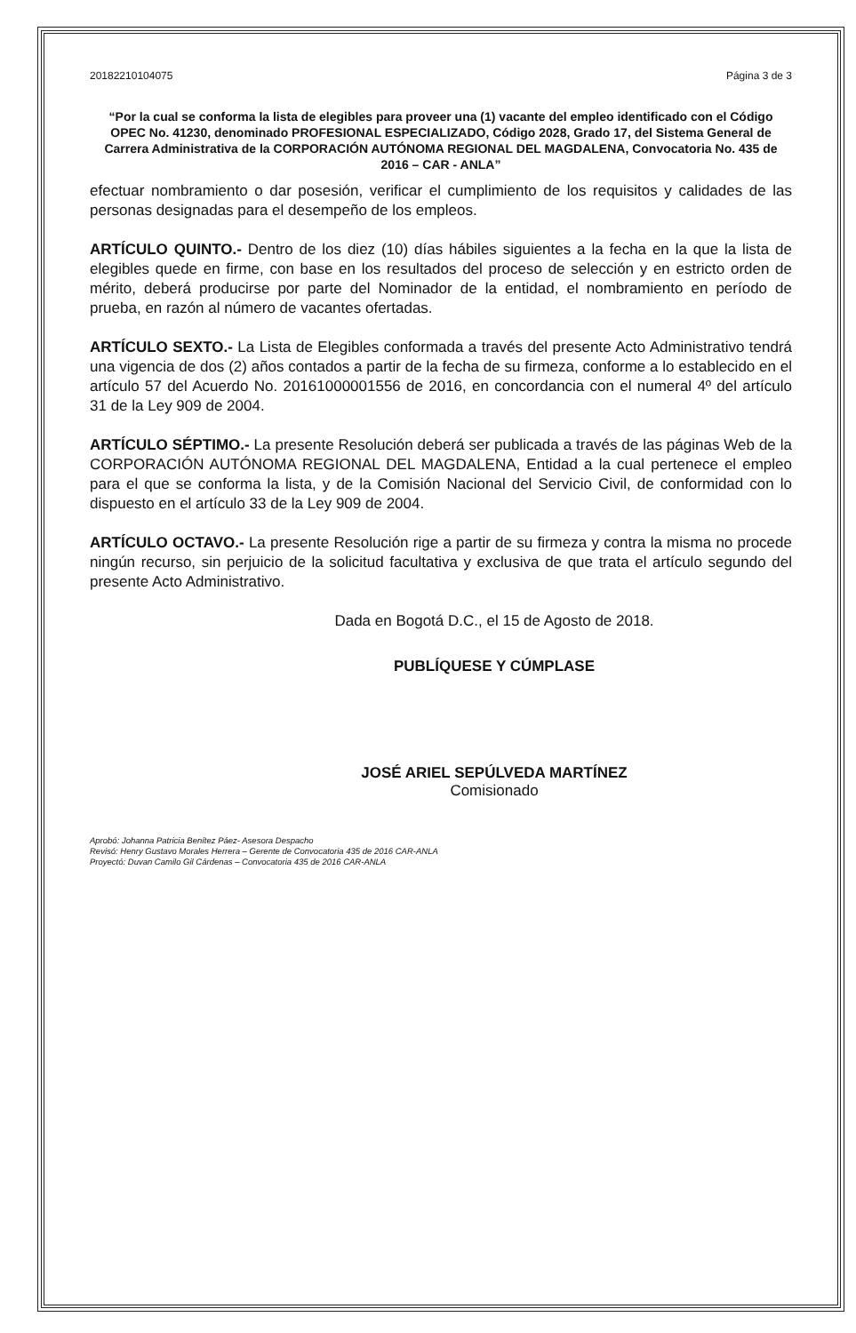20182210104075 Página 3 de 3
“Por la cual se conforma la lista de elegibles para proveer una (1) vacante del empleo identificado con el Código OPEC No. 41230, denominado PROFESIONAL ESPECIALIZADO, Código 2028, Grado 17, del Sistema General de Carrera Administrativa de la CORPORACIÓN AUTÓNOMA REGIONAL DEL MAGDALENA, Convocatoria No. 435 de 2016 – CAR - ANLA”
efectuar nombramiento o dar posesión, verificar el cumplimiento de los requisitos y calidades de las personas designadas para el desempeño de los empleos.
ARTÍCULO QUINTO.- Dentro de los diez (10) días hábiles siguientes a la fecha en la que la lista de elegibles quede en firme, con base en los resultados del proceso de selección y en estricto orden de mérito, deberá producirse por parte del Nominador de la entidad, el nombramiento en período de prueba, en razón al número de vacantes ofertadas.
ARTÍCULO SEXTO.- La Lista de Elegibles conformada a través del presente Acto Administrativo tendrá una vigencia de dos (2) años contados a partir de la fecha de su firmeza, conforme a lo establecido en el artículo 57 del Acuerdo No. 20161000001556 de 2016, en concordancia con el numeral 4º del artículo 31 de la Ley 909 de 2004.
ARTÍCULO SÉPTIMO.- La presente Resolución deberá ser publicada a través de las páginas Web de la CORPORACIÓN AUTÓNOMA REGIONAL DEL MAGDALENA, Entidad a la cual pertenece el empleo para el que se conforma la lista, y de la Comisión Nacional del Servicio Civil, de conformidad con lo dispuesto en el artículo 33 de la Ley 909 de 2004.
ARTÍCULO OCTAVO.- La presente Resolución rige a partir de su firmeza y contra la misma no procede ningún recurso, sin perjuicio de la solicitud facultativa y exclusiva de que trata el artículo segundo del presente Acto Administrativo.
Dada en Bogotá D.C., el 15 de Agosto de 2018.
PUBLÍQUESE Y CÚMPLASE
JOSÉ ARIEL SEPÚLVEDA MARTÍNEZ
Comisionado
Aprobó: Johanna Patricia Benítez Páez- Asesora Despacho
Revisó: Henry Gustavo Morales Herrera – Gerente de Convocatoria 435 de 2016 CAR-ANLA
Proyectó: Duvan Camilo Gil Cárdenas – Convocatoria 435 de 2016 CAR-ANLA